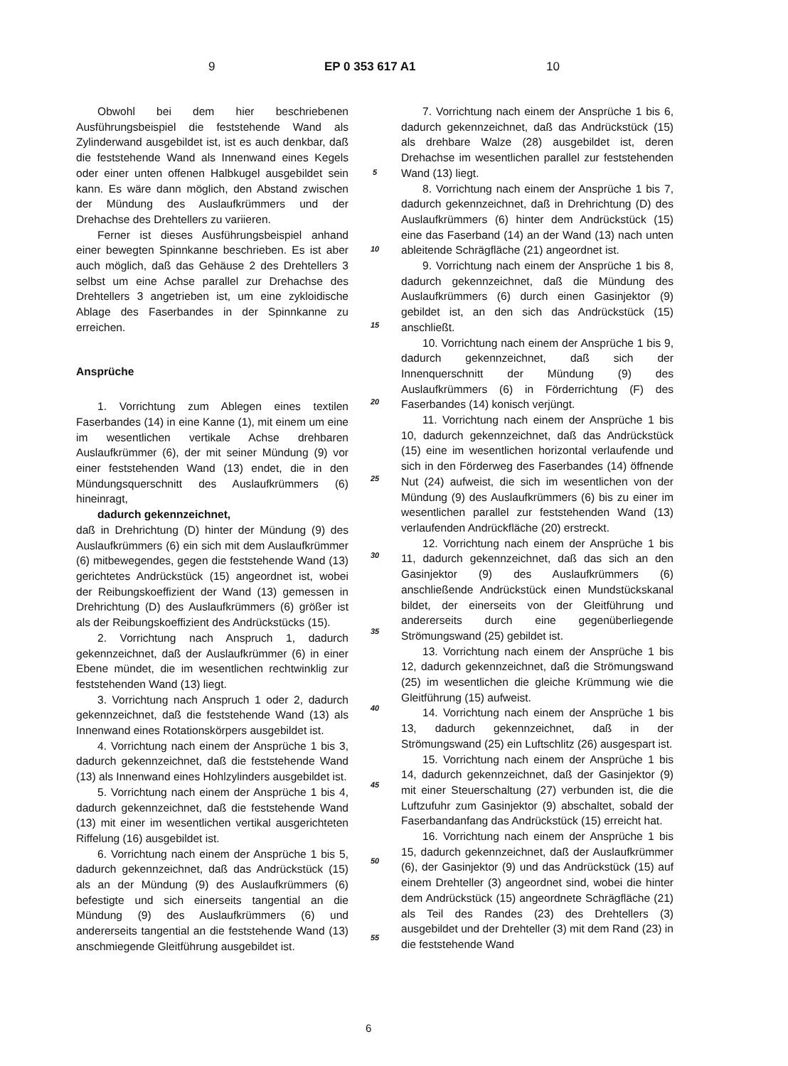9 EP 0 353 617 A1 10
Obwohl bei dem hier beschriebenen Ausführungsbeispiel die feststehende Wand als Zylinderwand ausgebildet ist, ist es auch denkbar, daß die feststehende Wand als Innenwand eines Kegels oder einer unten offenen Halbkugel ausgebildet sein kann. Es wäre dann möglich, den Abstand zwischen der Mündung des Auslaufkrümmers und der Drehachse des Drehtellers zu variieren.
Ferner ist dieses Ausführungsbeispiel anhand einer bewegten Spinnkanne beschrieben. Es ist aber auch möglich, daß das Gehäuse 2 des Drehtellers 3 selbst um eine Achse parallel zur Drehachse des Drehtellers 3 angetrieben ist, um eine zykloidische Ablage des Faserbandes in der Spinnkanne zu erreichen.
Ansprüche
1. Vorrichtung zum Ablegen eines textilen Faserbandes (14) in eine Kanne (1), mit einem um eine im wesentlichen vertikale Achse drehbaren Auslaufkrümmer (6), der mit seiner Mündung (9) vor einer feststehenden Wand (13) endet, die in den Mündungsquerschnitt des Auslaufkrümmers (6) hineinragt,
dadurch gekennzeichnet,
daß in Drehrichtung (D) hinter der Mündung (9) des Auslaufkrümmers (6) ein sich mit dem Auslaufkrümmer (6) mitbewegendes, gegen die feststehende Wand (13) gerichtetes Andrückstück (15) angeordnet ist, wobei der Reibungskoeffizient der Wand (13) gemessen in Drehrichtung (D) des Auslaufkrümmers (6) größer ist als der Reibungskoeffizient des Andrückstücks (15).
2. Vorrichtung nach Anspruch 1, dadurch gekennzeichnet, daß der Auslaufkrümmer (6) in einer Ebene mündet, die im wesentlichen rechtwinklig zur feststehenden Wand (13) liegt.
3. Vorrichtung nach Anspruch 1 oder 2, dadurch gekennzeichnet, daß die feststehende Wand (13) als Innenwand eines Rotationskörpers ausgebildet ist.
4. Vorrichtung nach einem der Ansprüche 1 bis 3, dadurch gekennzeichnet, daß die feststehende Wand (13) als Innenwand eines Hohlzylinders ausgebildet ist.
5. Vorrichtung nach einem der Ansprüche 1 bis 4, dadurch gekennzeichnet, daß die feststehende Wand (13) mit einer im wesentlichen vertikal ausgerichteten Riffelung (16) ausgebildet ist.
6. Vorrichtung nach einem der Ansprüche 1 bis 5, dadurch gekennzeichnet, daß das Andrückstück (15) als an der Mündung (9) des Auslaufkrümmers (6) befestigte und sich einerseits tangential an die Mündung (9) des Auslaufkrümmers (6) und andererseits tangential an die feststehende Wand (13) anschmiegende Gleitführung ausgebildet ist.
5
10
15
20
25
30
35
40
45
50
55
7. Vorrichtung nach einem der Ansprüche 1 bis 6, dadurch gekennzeichnet, daß das Andrückstück (15) als drehbare Walze (28) ausgebildet ist, deren Drehachse im wesentlichen parallel zur feststehenden Wand (13) liegt.
8. Vorrichtung nach einem der Ansprüche 1 bis 7, dadurch gekennzeichnet, daß in Drehrichtung (D) des Auslaufkrümmers (6) hinter dem Andrückstück (15) eine das Faserband (14) an der Wand (13) nach unten ableitende Schrägfläche (21) angeordnet ist.
9. Vorrichtung nach einem der Ansprüche 1 bis 8, dadurch gekennzeichnet, daß die Mündung des Auslaufkrümmers (6) durch einen Gasinjektor (9) gebildet ist, an den sich das Andrückstück (15) anschließt.
10. Vorrichtung nach einem der Ansprüche 1 bis 9, dadurch gekennzeichnet, daß sich der Innenquerschnitt der Mündung (9) des Auslaufkrümmers (6) in Förderrichtung (F) des Faserbandes (14) konisch verjüngt.
11. Vorrichtung nach einem der Ansprüche 1 bis 10, dadurch gekennzeichnet, daß das Andrückstück (15) eine im wesentlichen horizontal verlaufende und sich in den Förderweg des Faserbandes (14) öffnende Nut (24) aufweist, die sich im wesentlichen von der Mündung (9) des Auslaufkrümmers (6) bis zu einer im wesentlichen parallel zur feststehenden Wand (13) verlaufenden Andrückfläche (20) erstreckt.
12. Vorrichtung nach einem der Ansprüche 1 bis 11, dadurch gekennzeichnet, daß das sich an den Gasinjektor (9) des Auslaufkrümmers (6) anschließende Andrückstück einen Mundstückskanal bildet, der einerseits von der Gleitführung und andererseits durch eine gegenüberliegende Strömungswand (25) gebildet ist.
13. Vorrichtung nach einem der Ansprüche 1 bis 12, dadurch gekennzeichnet, daß die Strömungswand (25) im wesentlichen die gleiche Krümmung wie die Gleitführung (15) aufweist.
14. Vorrichtung nach einem der Ansprüche 1 bis 13, dadurch gekennzeichnet, daß in der Strömungswand (25) ein Luftschlitz (26) ausgespart ist.
15. Vorrichtung nach einem der Ansprüche 1 bis 14, dadurch gekennzeichnet, daß der Gasinjektor (9) mit einer Steuerschaltung (27) verbunden ist, die die Luftzufuhr zum Gasinjektor (9) abschaltet, sobald der Faserbandanfang das Andrückstück (15) erreicht hat.
16. Vorrichtung nach einem der Ansprüche 1 bis 15, dadurch gekennzeichnet, daß der Auslaufkrümmer (6), der Gasinjektor (9) und das Andrückstück (15) auf einem Drehteller (3) angeordnet sind, wobei die hinter dem Andrückstück (15) angeordnete Schrägfläche (21) als Teil des Randes (23) des Drehtellers (3) ausgebildet und der Drehteller (3) mit dem Rand (23) in die feststehende Wand
6